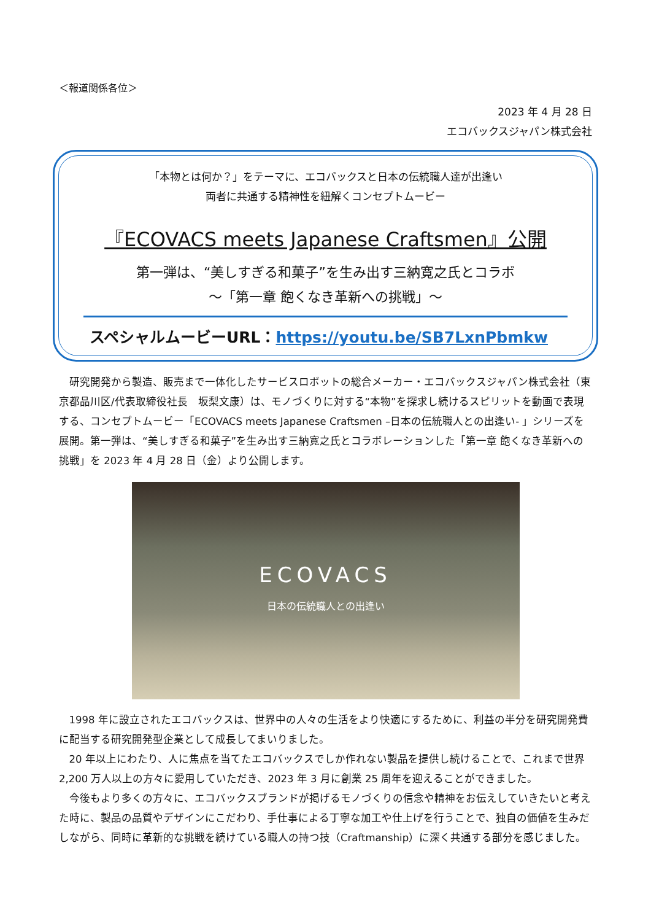＜報道関係各位＞
2023 年 4 月 28 日
エコバックスジャパン株式会社
「本物とは何か？」をテーマに、エコバックスと日本の伝統職人達が出逢い
両者に共通する精神性を紐解くコンセプトムービー
『ECOVACS meets Japanese Craftsmen』公開
第一弾は、“美しすぎる和菓子”を生み出す三納寛之氏とコラボ
～「第一章 飽くなき革新への挑戦」～
スペシャルムービーURL：https://youtu.be/SB7LxnPbmkw
研究開発から製造、販売まで一体化したサービスロボットの総合メーカー・エコバックスジャパン株式会社（東京都品川区/代表取締役社長　坂梨文康）は、モノづくりに対する“本物”を探求し続けるスピリットを動画で表現する、コンセプトムービー「ECOVACS meets Japanese Craftsmen –日本の伝統職人との出逢い- 」シリーズを展開。第一弾は、“美しすぎる和菓子”を生み出す三納寛之氏とコラボレーションした「第一章 飽くなき革新への挑戦」を 2023 年 4 月 28 日（金）より公開します。
ECOVACS
日本の伝統職人との出逢い
1998 年に設立されたエコバックスは、世界中の人々の生活をより快適にするために、利益の半分を研究開発費に配当する研究開発型企業として成長してまいりました。
20 年以上にわたり、人に焦点を当てたエコバックスでしか作れない製品を提供し続けることで、これまで世界 2,200 万人以上の方々に愛用していただき、2023 年 3 月に創業 25 周年を迎えることができました。
今後もより多くの方々に、エコバックスブランドが掲げるモノづくりの信念や精神をお伝えしていきたいと考えた時に、製品の品質やデザインにこだわり、手仕事による丁寧な加工や仕上げを行うことで、独自の価値を生みだしながら、同時に革新的な挑戦を続けている職人の持つ技（Craftmanship）に深く共通する部分を感じました。